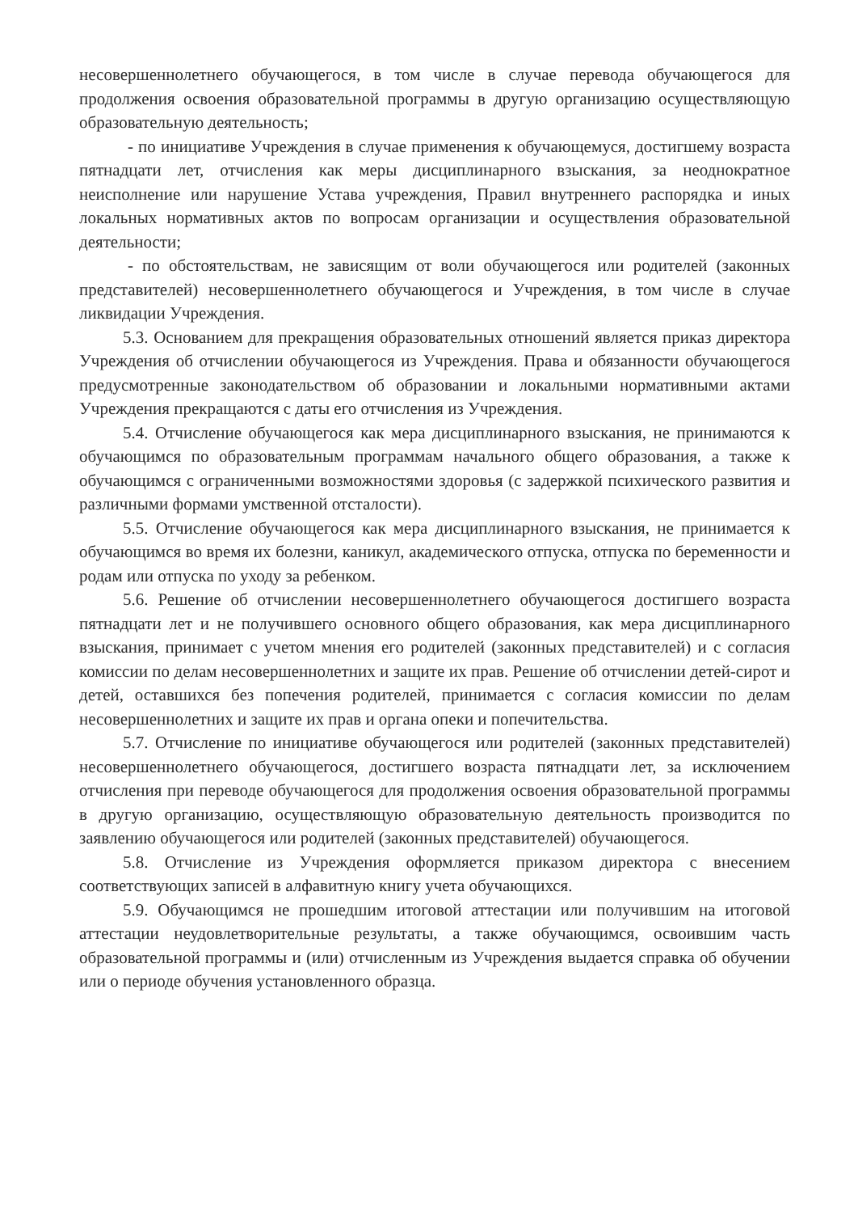несовершеннолетнего обучающегося, в том числе в случае перевода обучающегося для продолжения освоения образовательной программы в другую организацию осуществляющую образовательную деятельность;
- по инициативе Учреждения в случае применения к обучающемуся, достигшему возраста пятнадцати лет, отчисления как меры дисциплинарного взыскания, за неоднократное неисполнение или нарушение Устава учреждения, Правил внутреннего распорядка и иных локальных нормативных актов по вопросам организации и осуществления образовательной деятельности;
- по обстоятельствам, не зависящим от воли обучающегося или родителей (законных представителей) несовершеннолетнего обучающегося и Учреждения, в том числе в случае ликвидации Учреждения.
5.3. Основанием для прекращения образовательных отношений является приказ директора Учреждения об отчислении обучающегося из Учреждения. Права и обязанности обучающегося предусмотренные законодательством об образовании и локальными нормативными актами Учреждения прекращаются с даты его отчисления из Учреждения.
5.4. Отчисление обучающегося как мера дисциплинарного взыскания, не принимаются к обучающимся по образовательным программам начального общего образования, а также к обучающимся с ограниченными возможностями здоровья (с задержкой психического развития и различными формами умственной отсталости).
5.5. Отчисление обучающегося как мера дисциплинарного взыскания, не принимается к обучающимся во время их болезни, каникул, академического отпуска, отпуска по беременности и родам или отпуска по уходу за ребенком.
5.6. Решение об отчислении несовершеннолетнего обучающегося достигшего возраста пятнадцати лет и не получившего основного общего образования, как мера дисциплинарного взыскания, принимает с учетом мнения его родителей (законных представителей) и с согласия комиссии по делам несовершеннолетних и защите их прав. Решение об отчислении детей-сирот и детей, оставшихся без попечения родителей, принимается с согласия комиссии по делам несовершеннолетних и защите их прав и органа опеки и попечительства.
5.7. Отчисление по инициативе обучающегося или родителей (законных представителей) несовершеннолетнего обучающегося, достигшего возраста пятнадцати лет, за исключением отчисления при переводе обучающегося для продолжения освоения образовательной программы в другую организацию, осуществляющую образовательную деятельность производится по заявлению обучающегося или родителей (законных представителей) обучающегося.
5.8. Отчисление из Учреждения оформляется приказом директора с внесением соответствующих записей в алфавитную книгу учета обучающихся.
5.9. Обучающимся не прошедшим итоговой аттестации или получившим на итоговой аттестации неудовлетворительные результаты, а также обучающимся, освоившим часть образовательной программы и (или) отчисленным из Учреждения выдается справка об обучении или о периоде обучения установленного образца.